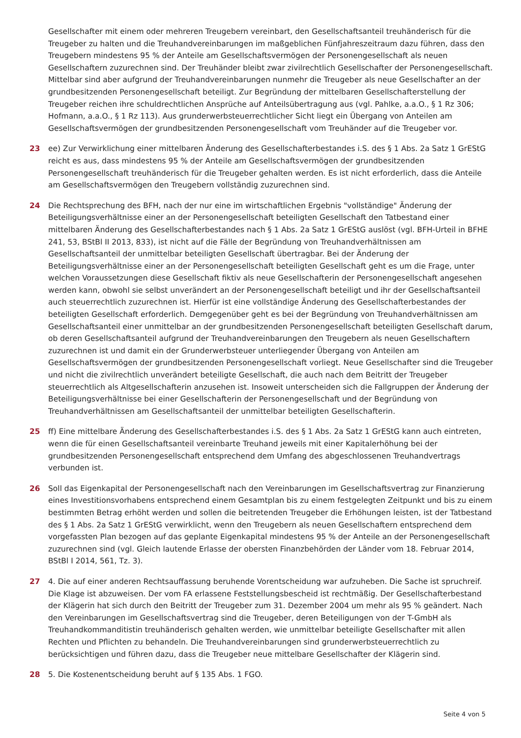Gesellschafter mit einem oder mehreren Treugebern vereinbart, den Gesellschaftsanteil treuhänderisch für die Treugeber zu halten und die Treuhandvereinbarungen im maßgeblichen Fünfjahreszeitraum dazu führen, dass den Treugebern mindestens 95 % der Anteile am Gesellschaftsvermögen der Personengesellschaft als neuen Gesellschaftern zuzurechnen sind. Der Treuhänder bleibt zwar zivilrechtlich Gesellschafter der Personengesellschaft. Mittelbar sind aber aufgrund der Treuhandvereinbarungen nunmehr die Treugeber als neue Gesellschafter an der grundbesitzenden Personengesellschaft beteiligt. Zur Begründung der mittelbaren Gesellschafterstellung der Treugeber reichen ihre schuldrechtlichen Ansprüche auf Anteilsübertragung aus (vgl. Pahlke, a.a.O., § 1 Rz 306; Hofmann, a.a.O., § 1 Rz 113). Aus grunderwerbsteuerrechtlicher Sicht liegt ein Übergang von Anteilen am Gesellschaftsvermögen der grundbesitzenden Personengesellschaft vom Treuhänder auf die Treugeber vor.
23 ee) Zur Verwirklichung einer mittelbaren Änderung des Gesellschafterbestandes i.S. des § 1 Abs. 2a Satz 1 GrEStG reicht es aus, dass mindestens 95 % der Anteile am Gesellschaftsvermögen der grundbesitzenden Personengesellschaft treuhänderisch für die Treugeber gehalten werden. Es ist nicht erforderlich, dass die Anteile am Gesellschaftsvermögen den Treugebern vollständig zuzurechnen sind.
24 Die Rechtsprechung des BFH, nach der nur eine im wirtschaftlichen Ergebnis "vollständige" Änderung der Beteiligungsverhältnisse einer an der Personengesellschaft beteiligten Gesellschaft den Tatbestand einer mittelbaren Änderung des Gesellschafterbestandes nach § 1 Abs. 2a Satz 1 GrEStG auslöst (vgl. BFH-Urteil in BFHE 241, 53, BStBl II 2013, 833), ist nicht auf die Fälle der Begründung von Treuhandverhältnissen am Gesellschaftsanteil der unmittelbar beteiligten Gesellschaft übertragbar. Bei der Änderung der Beteiligungsverhältnisse einer an der Personengesellschaft beteiligten Gesellschaft geht es um die Frage, unter welchen Voraussetzungen diese Gesellschaft fiktiv als neue Gesellschafterin der Personengesellschaft angesehen werden kann, obwohl sie selbst unverändert an der Personengesellschaft beteiligt und ihr der Gesellschaftsanteil auch steuerrechtlich zuzurechnen ist. Hierfür ist eine vollständige Änderung des Gesellschafterbestandes der beteiligten Gesellschaft erforderlich. Demgegenüber geht es bei der Begründung von Treuhandverhältnissen am Gesellschaftsanteil einer unmittelbar an der grundbesitzenden Personengesellschaft beteiligten Gesellschaft darum, ob deren Gesellschaftsanteil aufgrund der Treuhandvereinbarungen den Treugebern als neuen Gesellschaftern zuzurechnen ist und damit ein der Grunderwerbsteuer unterliegender Übergang von Anteilen am Gesellschaftsvermögen der grundbesitzenden Personengesellschaft vorliegt. Neue Gesellschafter sind die Treugeber und nicht die zivilrechtlich unverändert beteiligte Gesellschaft, die auch nach dem Beitritt der Treugeber steuerrechtlich als Altgesellschafterin anzusehen ist. Insoweit unterscheiden sich die Fallgruppen der Änderung der Beteiligungsverhältnisse bei einer Gesellschafterin der Personengesellschaft und der Begründung von Treuhandverhältnissen am Gesellschaftsanteil der unmittelbar beteiligten Gesellschafterin.
25 ff) Eine mittelbare Änderung des Gesellschafterbestandes i.S. des § 1 Abs. 2a Satz 1 GrEStG kann auch eintreten, wenn die für einen Gesellschaftsanteil vereinbarte Treuhand jeweils mit einer Kapitalerhöhung bei der grundbesitzenden Personengesellschaft entsprechend dem Umfang des abgeschlossenen Treuhandvertrags verbunden ist.
26 Soll das Eigenkapital der Personengesellschaft nach den Vereinbarungen im Gesellschaftsvertrag zur Finanzierung eines Investitionsvorhabens entsprechend einem Gesamtplan bis zu einem festgelegten Zeitpunkt und bis zu einem bestimmten Betrag erhöht werden und sollen die beitretenden Treugeber die Erhöhungen leisten, ist der Tatbestand des § 1 Abs. 2a Satz 1 GrEStG verwirklicht, wenn den Treugebern als neuen Gesellschaftern entsprechend dem vorgefassten Plan bezogen auf das geplante Eigenkapital mindestens 95 % der Anteile an der Personengesellschaft zuzurechnen sind (vgl. Gleich lautende Erlasse der obersten Finanzbehörden der Länder vom 18. Februar 2014, BStBl I 2014, 561, Tz. 3).
27 4. Die auf einer anderen Rechtsauffassung beruhende Vorentscheidung war aufzuheben. Die Sache ist spruchreif. Die Klage ist abzuweisen. Der vom FA erlassene Feststellungsbescheid ist rechtmäßig. Der Gesellschafterbestand der Klägerin hat sich durch den Beitritt der Treugeber zum 31. Dezember 2004 um mehr als 95 % geändert. Nach den Vereinbarungen im Gesellschaftsvertrag sind die Treugeber, deren Beteiligungen von der T-GmbH als Treuhandkommanditistin treuhänderisch gehalten werden, wie unmittelbar beteiligte Gesellschafter mit allen Rechten und Pflichten zu behandeln. Die Treuhandvereinbarungen sind grunderwerbsteuerrechtlich zu berücksichtigen und führen dazu, dass die Treugeber neue mittelbare Gesellschafter der Klägerin sind.
28 5. Die Kostenentscheidung beruht auf § 135 Abs. 1 FGO.
Seite 4 von 5